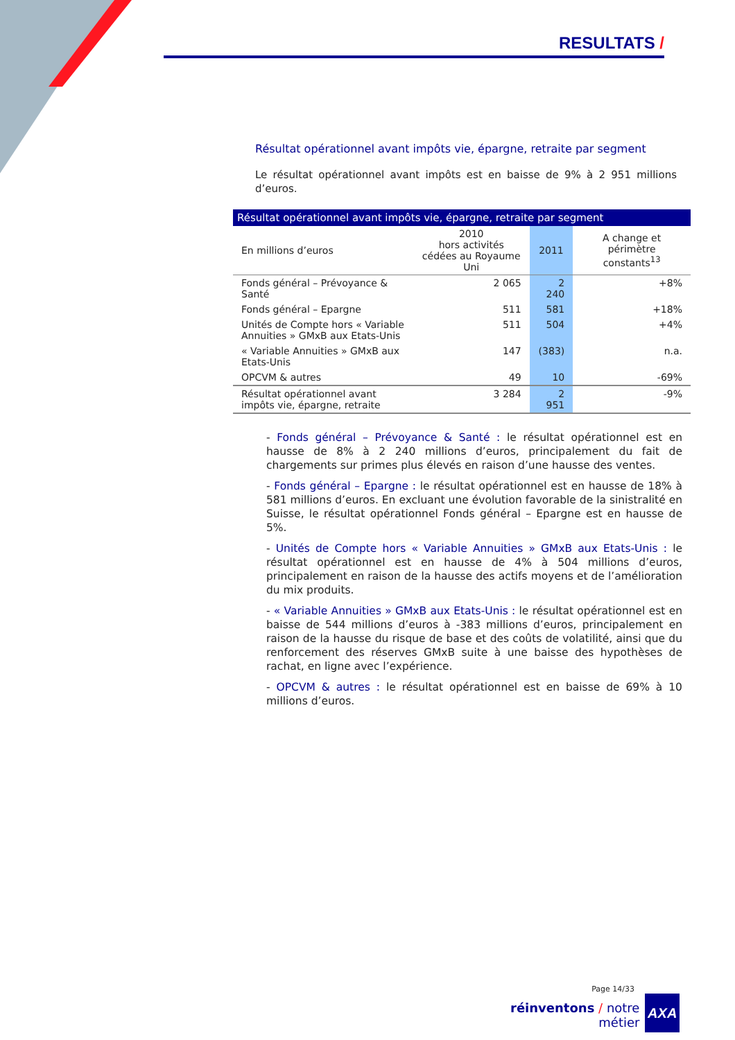RESULTATS /
Résultat opérationnel avant impôts vie, épargne, retraite par segment
Le résultat opérationnel avant impôts est en baisse de 9% à 2 951 millions d’euros.
| Résultat opérationnel avant impôts vie, épargne, retraite par segment | | | |
| --- | --- | --- | --- |
| En millions d’euros | 2010 hors activités cédées au Royaume Uni | 2011 | A change et périmètre constants<sup>13</sup> |
| Fonds général – Prévoyance & Santé | 2 065 | 2 240 | +8% |
| Fonds général – Epargne | 511 | 581 | +18% |
| Unités de Compte hors « Variable Annuities » GMxB aux Etats-Unis | 511 | 504 | +4% |
| « Variable Annuities » GMxB aux Etats-Unis | 147 | (383) | n.a. |
| OPCVM & autres | 49 | 10 | -69% |
| Résultat opérationnel avant impôts vie, épargne, retraite | 3 284 | 2 951 | -9% |
- Fonds général – Prévoyance & Santé : le résultat opérationnel est en hausse de 8% à 2 240 millions d’euros, principalement du fait de chargements sur primes plus élevés en raison d’une hausse des ventes.
- Fonds général – Epargne : le résultat opérationnel est en hausse de 18% à 581 millions d’euros. En excluant une évolution favorable de la sinistralité en Suisse, le résultat opérationnel Fonds général – Epargne est en hausse de 5%.
- Unités de Compte hors « Variable Annuities » GMxB aux Etats-Unis : le résultat opérationnel est en hausse de 4% à 504 millions d’euros, principalement en raison de la hausse des actifs moyens et de l’amélioration du mix produits.
- « Variable Annuities » GMxB aux Etats-Unis : le résultat opérationnel est en baisse de 544 millions d’euros à -383 millions d’euros, principalement en raison de la hausse du risque de base et des coûts de volatilité, ainsi que du renforcement des réserves GMxB suite à une baisse des hypothèses de rachat, en ligne avec l’expérience.
- OPCVM & autres : le résultat opérationnel est en baisse de 69% à 10 millions d’euros.
Page 14/33
réinventons / notre métier
AXA